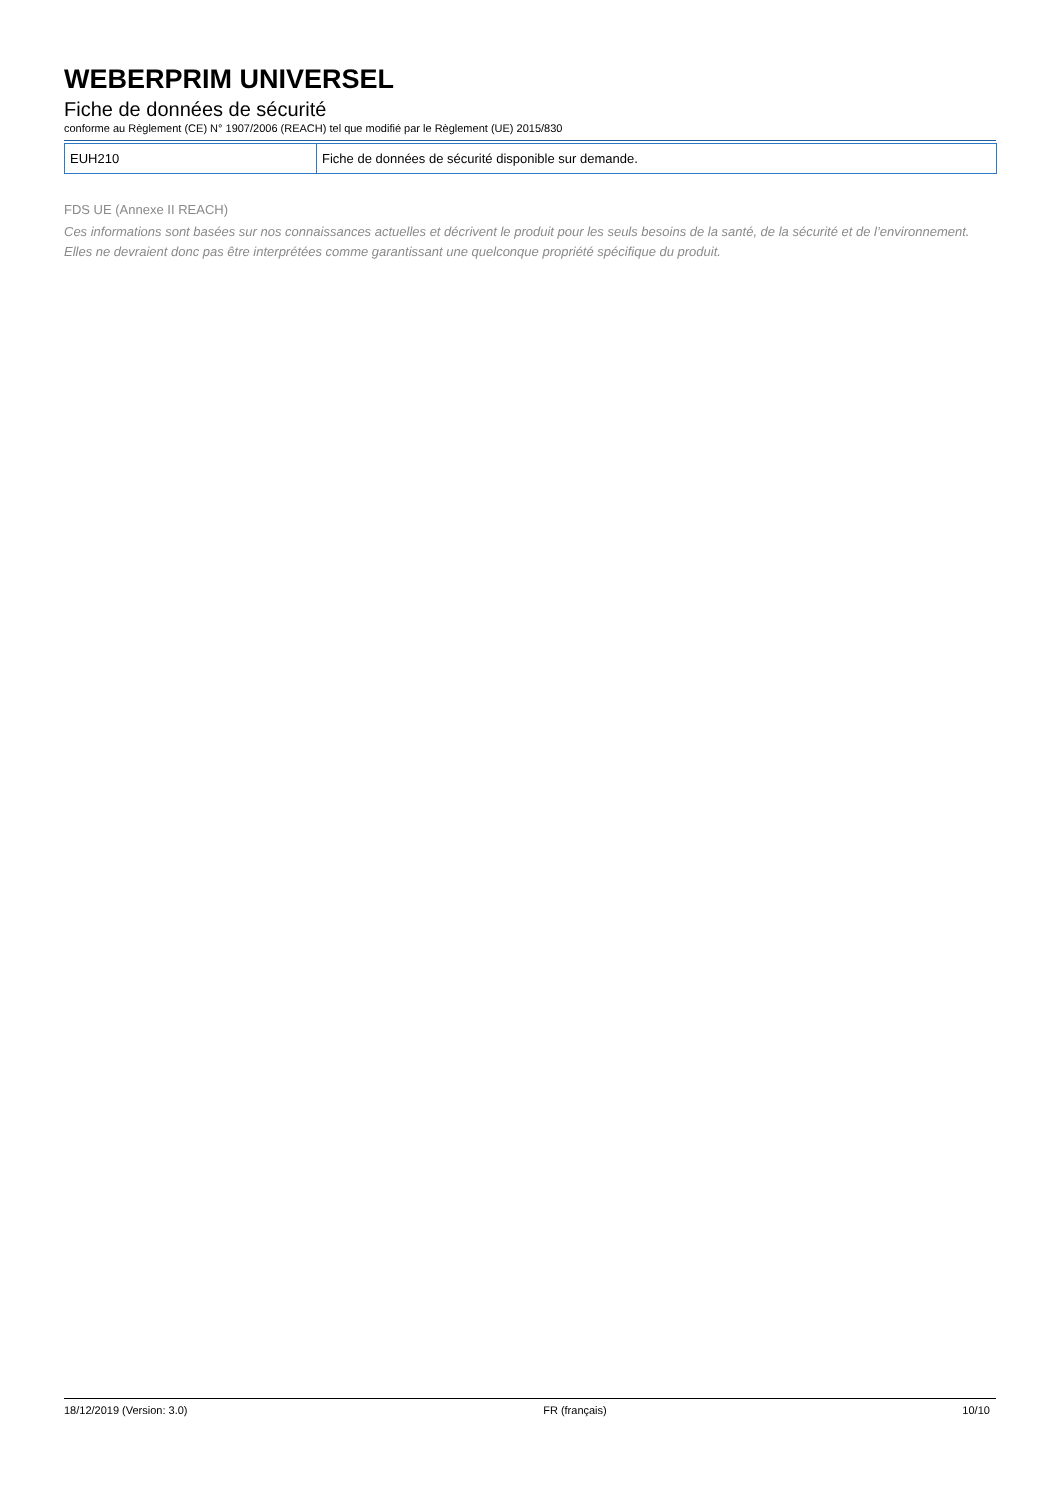WEBERPRIM UNIVERSEL
Fiche de données de sécurité
conforme au Règlement (CE) N° 1907/2006 (REACH) tel que modifié par le Règlement (UE) 2015/830
| EUH210 | Fiche de données de sécurité disponible sur demande. |
FDS UE (Annexe II REACH)
Ces informations sont basées sur nos connaissances actuelles et décrivent le produit pour les seuls besoins de la santé, de la sécurité et de l’environnement. Elles ne devraient donc pas être interprétées comme garantissant une quelconque propriété spécifique du produit.
18/12/2019 (Version: 3.0) FR (français) 10/10